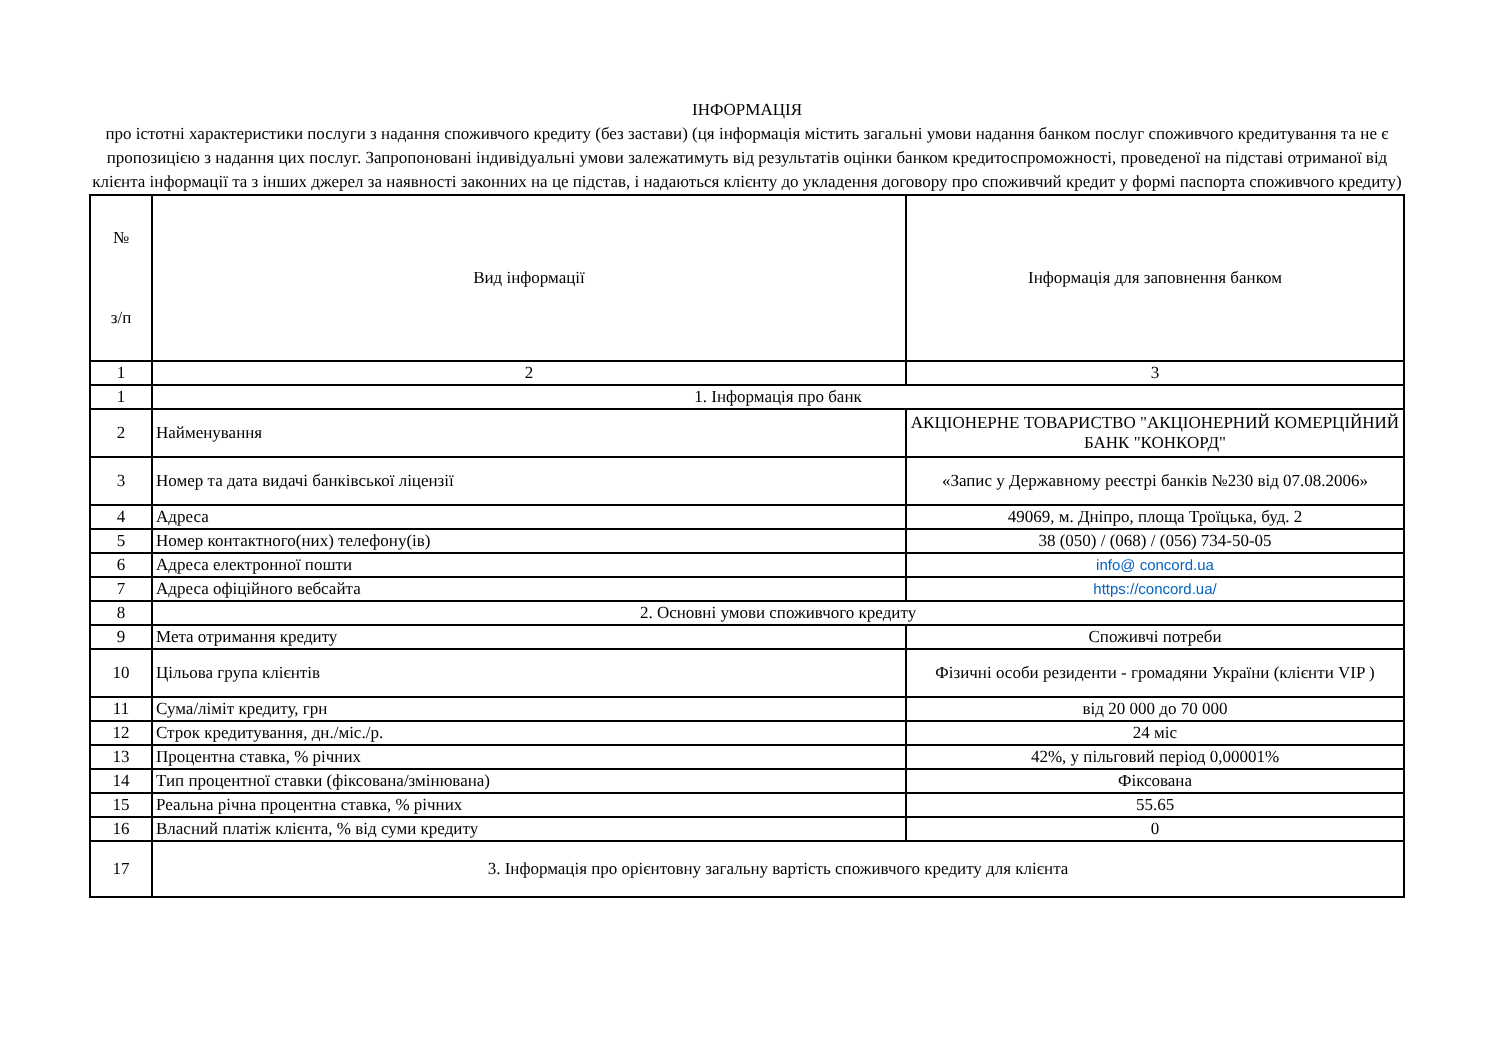ІНФОРМАЦІЯ
про істотні характеристики послуги з надання споживчого кредиту (без застави) (ця інформація містить загальні умови надання банком послуг споживчого кредитування та не є пропозицією з надання цих послуг. Запропоновані індивідуальні умови залежатимуть від результатів оцінки банком кредитоспроможності, проведеної на підставі отриманої від клієнта інформації та з інших джерел за наявності законних на це підстав, і надаються клієнту до укладення договору про споживчий кредит у формі паспорта споживчого кредиту)
| № з/п | Вид інформації | Інформація для заповнення банком |
| 1 | 2 | 3 |
| 1 | 1. Інформація про банк | |
| 2 | Найменування | АКЦІОНЕРНЕ ТОВАРИСТВО "АКЦІОНЕРНИЙ КОМЕРЦІЙНИЙ БАНК "КОНКОРД" |
| 3 | Номер та дата видачі банківської ліцензії | «Запис у Державному реєстрі банків №230 від 07.08.2006» |
| 4 | Адреса | 49069, м. Дніпро, площа Троїцька, буд. 2 |
| 5 | Номер контактного(них) телефону(ів) | 38 (050) / (068) / (056) 734-50-05 |
| 6 | Адреса електронної пошти | info@ concord.ua |
| 7 | Адреса офіційного вебсайта | https://concord.ua/ |
| 8 | 2. Основні умови споживчого кредиту | |
| 9 | Мета отримання кредиту | Споживчі потреби |
| 10 | Цільова група клієнтів | Фізичні особи резиденти - громадяни України (клієнти VIP ) |
| 11 | Сума/ліміт кредиту, грн | від 20 000 до 70 000 |
| 12 | Строк кредитування, дн./міс./р. | 24 міс |
| 13 | Процентна ставка, % річних | 42%, у пільговий період 0,00001% |
| 14 | Тип процентної ставки (фіксована/змінювана) | Фіксована |
| 15 | Реальна річна процентна ставка, % річних | 55.65 |
| 16 | Власний платіж клієнта, % від суми кредиту | 0 |
| 17 | 3. Інформація про орієнтовну загальну вартість споживчого кредиту для клієнта | |